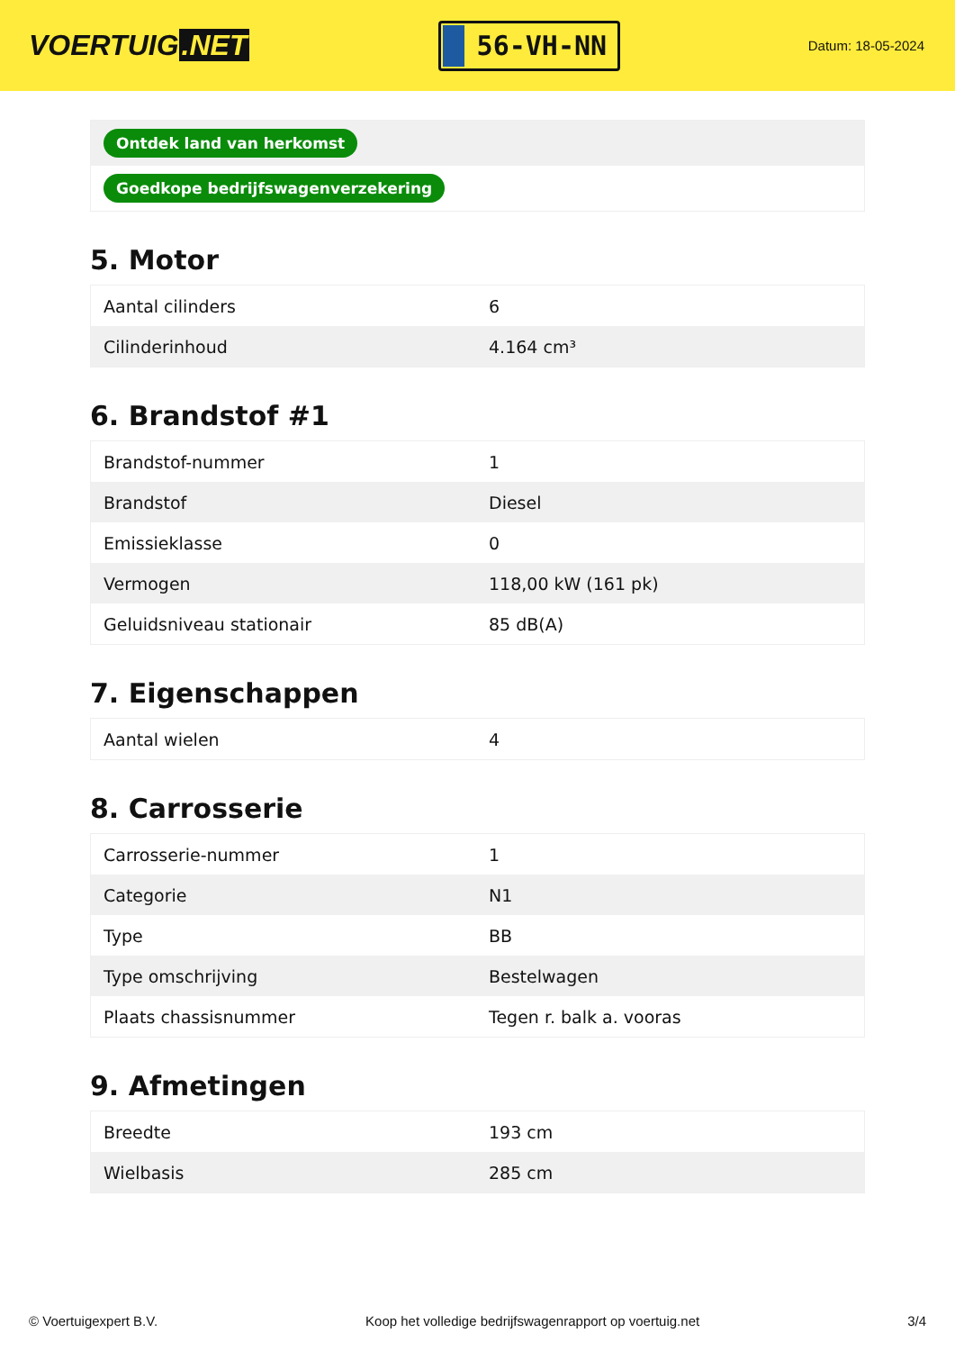VOERTUIG.NET
56-VH-NN
Datum: 18-05-2024
Ontdek land van herkomst
Goedkope bedrijfswagenverzekering
5. Motor
| Aantal cilinders | 6 |
| Cilinderinhoud | 4.164 cm³ |
6. Brandstof #1
| Brandstof-nummer | 1 |
| Brandstof | Diesel |
| Emissieklasse | 0 |
| Vermogen | 118,00 kW (161 pk) |
| Geluidsniveau stationair | 85 dB(A) |
7. Eigenschappen
| Aantal wielen | 4 |
8. Carrosserie
| Carrosserie-nummer | 1 |
| Categorie | N1 |
| Type | BB |
| Type omschrijving | Bestelwagen |
| Plaats chassisnummer | Tegen r. balk a. vooras |
9. Afmetingen
| Breedte | 193 cm |
| Wielbasis | 285 cm |
© Voertuigexpert B.V. Koop het volledige bedrijfswagenrapport op voertuig.net 3/4